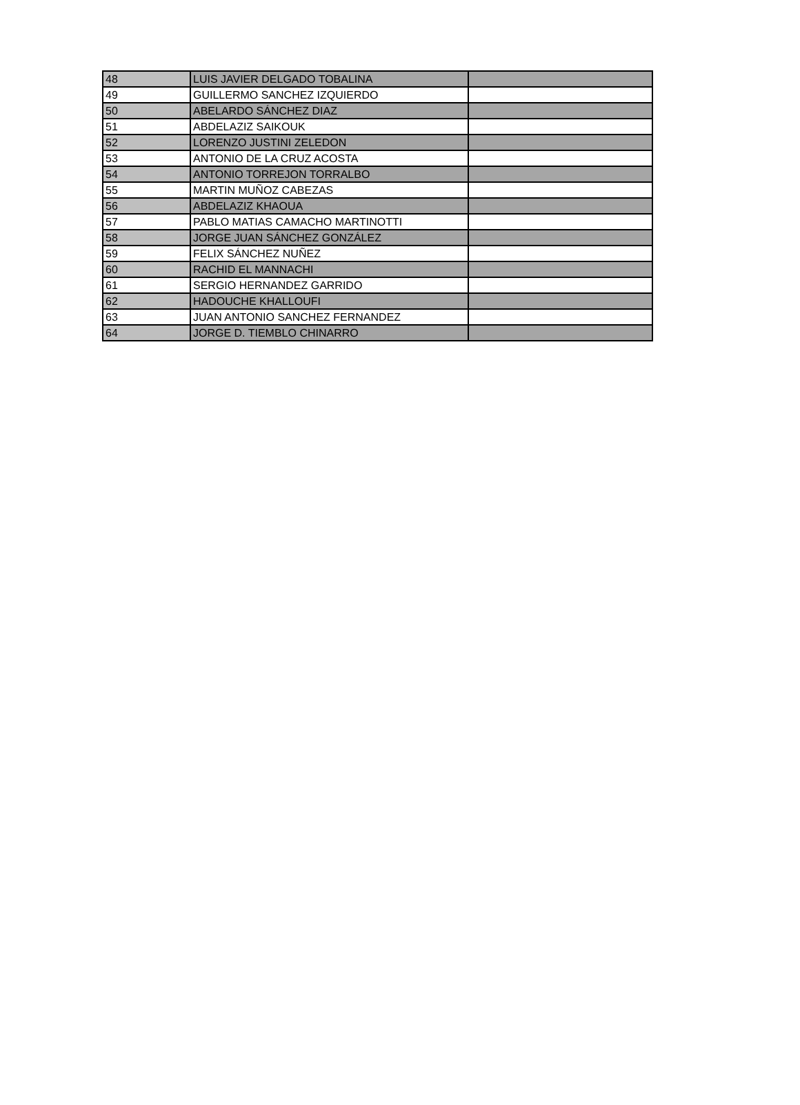| 48 | LUIS JAVIER DELGADO TOBALINA | |
| 49 | GUILLERMO SANCHEZ IZQUIERDO | |
| 50 | ABELARDO SÁNCHEZ DIAZ | |
| 51 | ABDELAZIZ SAIKOUK | |
| 52 | LORENZO JUSTINI ZELEDON | |
| 53 | ANTONIO DE LA CRUZ ACOSTA | |
| 54 | ANTONIO TORREJON TORRALBO | |
| 55 | MARTIN MUÑOZ CABEZAS | |
| 56 | ABDELAZIZ KHAOUA | |
| 57 | PABLO MATIAS CAMACHO MARTINOTTI | |
| 58 | JORGE JUAN SÁNCHEZ GONZÁLEZ | |
| 59 | FELIX SÁNCHEZ NUÑEZ | |
| 60 | RACHID EL MANNACHI | |
| 61 | SERGIO HERNANDEZ GARRIDO | |
| 62 | HADOUCHE KHALLOUFI | |
| 63 | JUAN ANTONIO SANCHEZ FERNANDEZ | |
| 64 | JORGE D. TIEMBLO CHINARRO | |